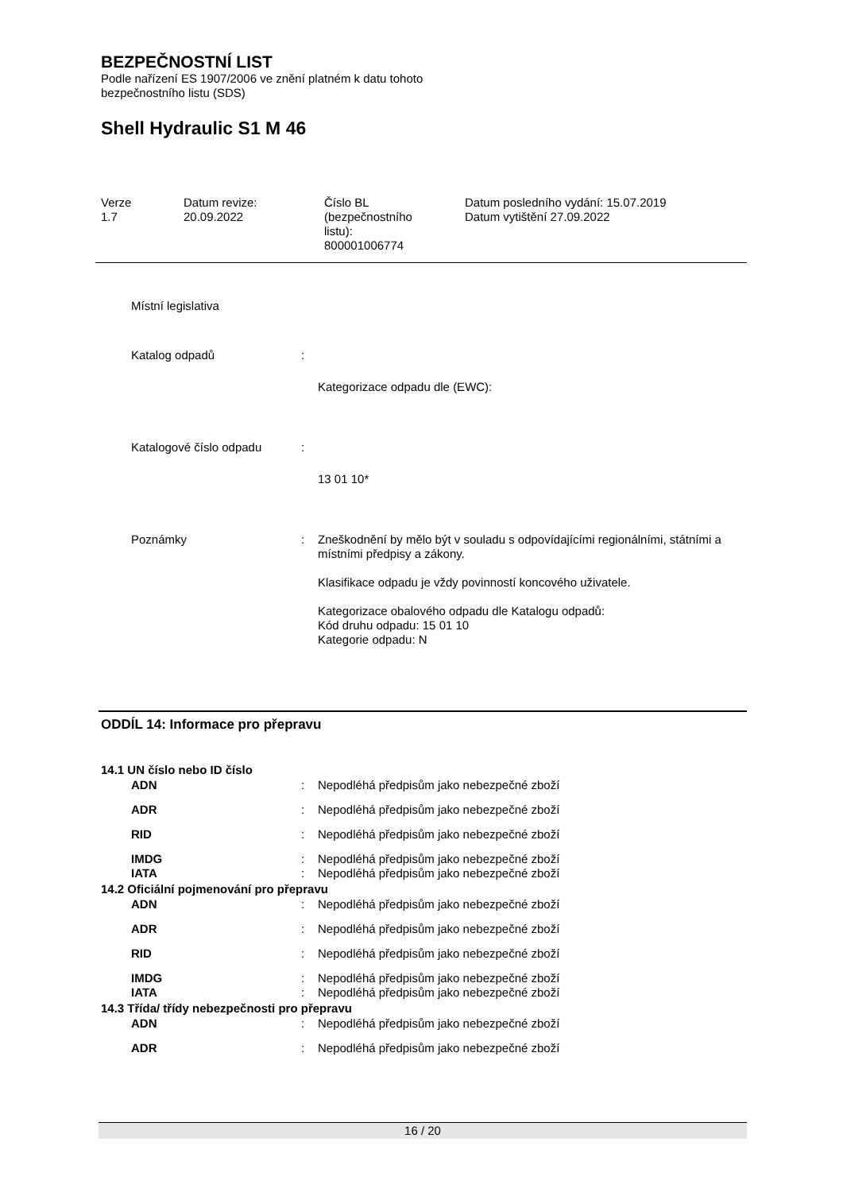BEZPEČNOSTNÍ LIST
Podle nařízení ES 1907/2006 ve znění platném k datu tohoto
bezpečnostního listu (SDS)
Shell Hydraulic S1 M 46
Verze
1.7
Datum revize:
20.09.2022
Číslo BL
(bezpečnostního
listu):
800001006774
Datum posledního vydání: 15.07.2019
Datum vytištění 27.09.2022
Místní legislativa
Katalog odpadů :
Kategorizace odpadu dle (EWC):
Katalogové číslo odpadu :
13 01 10*
Poznámky : Zneškodnění by mělo být v souladu s odpovídajícími regionálními, státními a místními předpisy a zákony.
Klasifikace odpadu je vždy povinností koncového uživatele.
Kategorizace obalového odpadu dle Katalogu odpadů:
Kód druhu odpadu: 15 01 10
Kategorie odpadu: N
ODDÍL 14: Informace pro přepravu
14.1 UN číslo nebo ID číslo
ADN : Nepodléhá předpisům jako nebezpečné zboží
ADR : Nepodléhá předpisům jako nebezpečné zboží
RID : Nepodléhá předpisům jako nebezpečné zboží
IMDG : Nepodléhá předpisům jako nebezpečné zboží
IATA : Nepodléhá předpisům jako nebezpečné zboží
14.2 Oficiální pojmenování pro přepravu
ADN : Nepodléhá předpisům jako nebezpečné zboží
ADR : Nepodléhá předpisům jako nebezpečné zboží
RID : Nepodléhá předpisům jako nebezpečné zboží
IMDG : Nepodléhá předpisům jako nebezpečné zboží
IATA : Nepodléhá předpisům jako nebezpečné zboží
14.3 Třída/ třídy nebezpečnosti pro přepravu
ADN : Nepodléhá předpisům jako nebezpečné zboží
ADR : Nepodléhá předpisům jako nebezpečné zboží
16 / 20